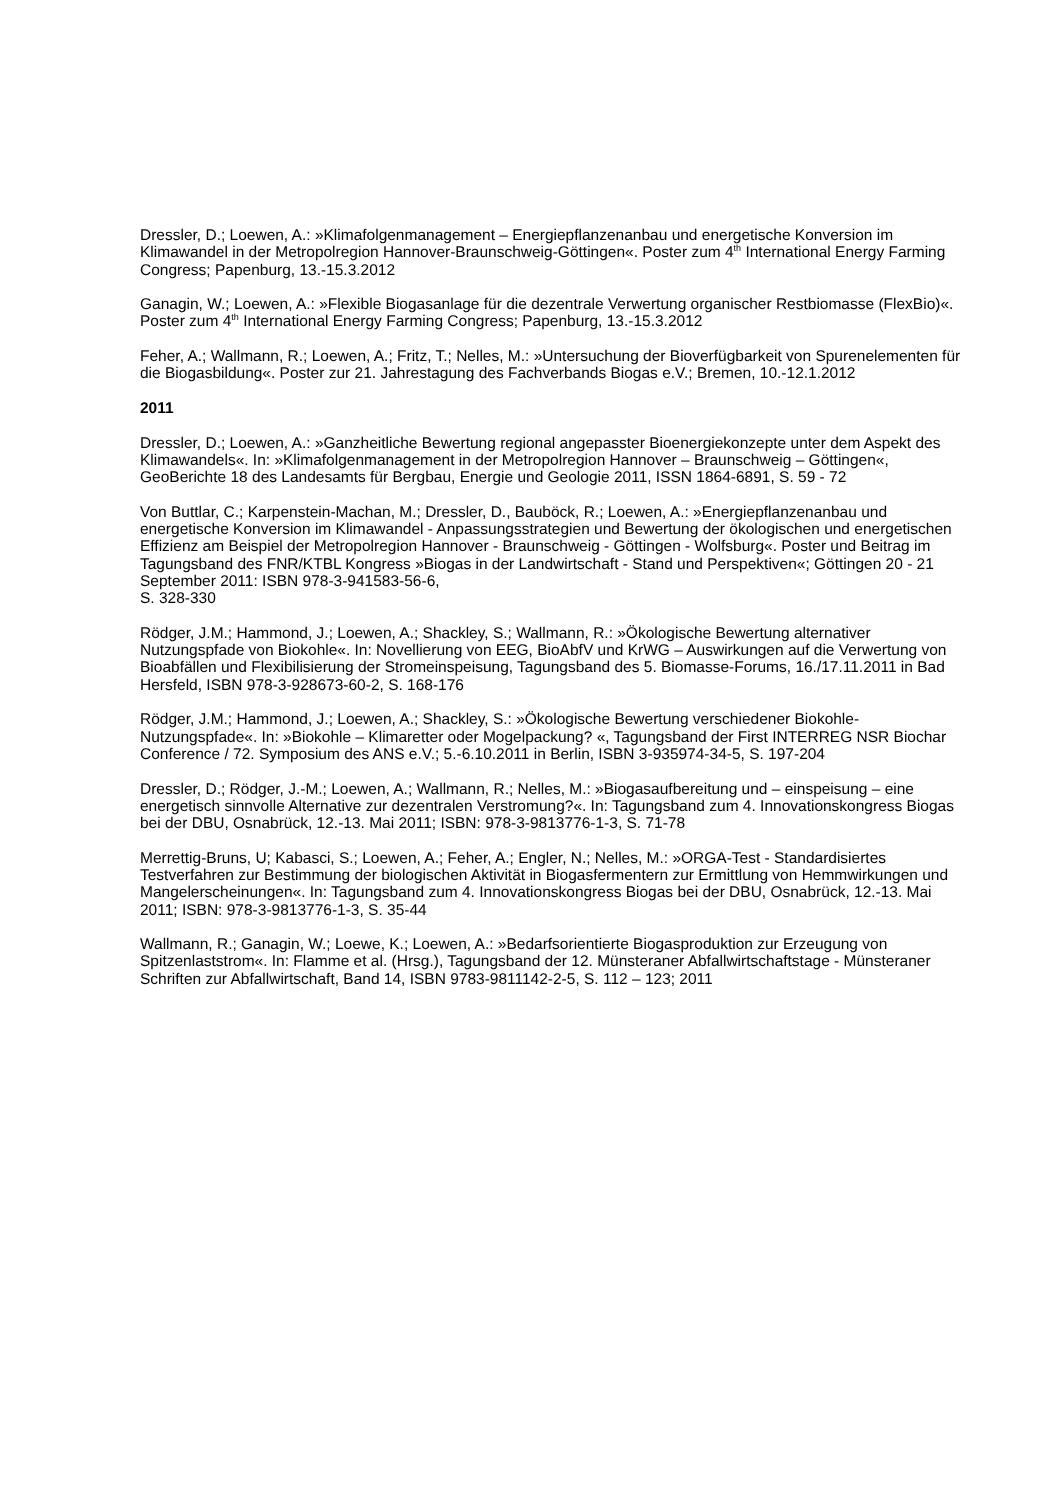Dressler, D.; Loewen, A.: »Klimafolgenmanagement – Energiepflanzenanbau und energetische Konversion im Klimawandel in der Metropolregion Hannover-Braunschweig-Göttingen«. Poster zum 4<sup>th</sup> International Energy Farming Congress; Papenburg, 13.-15.3.2012
Ganagin, W.; Loewen, A.: »Flexible Biogasanlage für die dezentrale Verwertung organischer Restbiomasse (FlexBio)«. Poster zum 4<sup>th</sup> International Energy Farming Congress; Papenburg, 13.-15.3.2012
Feher, A.; Wallmann, R.; Loewen, A.; Fritz, T.; Nelles, M.: »Untersuchung der Bioverfügbarkeit von Spurenelementen für die Biogasbildung«. Poster zur 21. Jahrestagung des Fachverbands Biogas e.V.; Bremen, 10.-12.1.2012
2011
Dressler, D.; Loewen, A.: »Ganzheitliche Bewertung regional angepasster Bioenergiekonzepte unter dem Aspekt des Klimawandels«. In: »Klimafolgenmanagement in der Metropolregion Hannover – Braunschweig – Göttingen«, GeoBerichte 18 des Landesamts für Bergbau, Energie und Geologie 2011, ISSN 1864-6891, S. 59 - 72
Von Buttlar, C.; Karpenstein-Machan, M.; Dressler, D., Bauböck, R.; Loewen, A.: »Energiepflanzenanbau und energetische Konversion im Klimawandel - Anpassungsstrategien und Bewertung der ökologischen und energetischen Effizienz am Beispiel der Metropolregion Hannover - Braunschweig - Göttingen - Wolfsburg«. Poster und Beitrag im Tagungsband des FNR/KTBL Kongress »Biogas in der Landwirtschaft - Stand und Perspektiven«; Göttingen 20 - 21 September 2011: ISBN 978-3-941583-56-6,
S. 328-330
Rödger, J.M.; Hammond, J.; Loewen, A.; Shackley, S.; Wallmann, R.: »Ökologische Bewertung alternativer Nutzungspfade von Biokohle«. In: Novellierung von EEG, BioAbfV und KrWG – Auswirkungen auf die Verwertung von Bioabfällen und Flexibilisierung der Stromeinspeisung, Tagungsband des 5. Biomasse-Forums, 16./17.11.2011 in Bad Hersfeld, ISBN 978-3-928673-60-2, S. 168-176
Rödger, J.M.; Hammond, J.; Loewen, A.; Shackley, S.: »Ökologische Bewertung verschiedener Biokohle- Nutzungspfade«. In: »Biokohle – Klimaretter oder Mogelpackung? «, Tagungsband der First INTERREG NSR Biochar Conference / 72. Symposium des ANS e.V.; 5.-6.10.2011 in Berlin, ISBN 3-935974-34-5, S. 197-204
Dressler, D.; Rödger, J.-M.; Loewen, A.; Wallmann, R.; Nelles, M.: »Biogasaufbereitung und – einspeisung – eine energetisch sinnvolle Alternative zur dezentralen Verstromung?«. In: Tagungsband zum 4. Innovationskongress Biogas bei der DBU, Osnabrück, 12.-13. Mai 2011; ISBN: 978-3-9813776-1-3, S. 71-78
Merrettig-Bruns, U; Kabasci, S.; Loewen, A.; Feher, A.; Engler, N.; Nelles, M.: »ORGA-Test - Standardisiertes Testverfahren zur Bestimmung der biologischen Aktivität in Biogasfermentern zur Ermittlung von Hemmwirkungen und Mangelerscheinungen«. In: Tagungsband zum 4. Innovationskongress Biogas bei der DBU, Osnabrück, 12.-13. Mai 2011; ISBN: 978-3-9813776-1-3, S. 35-44
Wallmann, R.; Ganagin, W.; Loewe, K.; Loewen, A.: »Bedarfsorientierte Biogasproduktion zur Erzeugung von Spitzenlaststrom«. In: Flamme et al. (Hrsg.), Tagungsband der 12. Münsteraner Abfallwirtschaftstage - Münsteraner Schriften zur Abfallwirtschaft, Band 14, ISBN 9783-9811142-2-5, S. 112 – 123; 2011